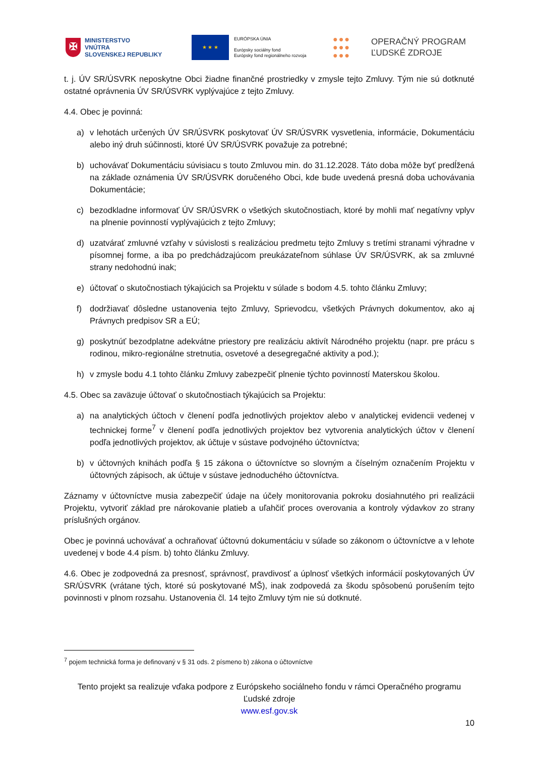✠
MINISTERSTVO
VNÚTRA
SLOVENSKEJ REPUBLIKY
★ ★ ★
EURÓPSKA ÚNIA
Európsky sociálny fond
Európsky fond regionálneho rozvoja
●●●
●●●
●●●
OPERAČNÝ PROGRAM
ĽUDSKÉ ZDROJE
t. j. ÚV SR/ÚSVRK neposkytne Obci žiadne finančné prostriedky v zmysle tejto Zmluvy. Tým nie sú dotknuté ostatné oprávnenia ÚV SR/ÚSVRK vyplývajúce z tejto Zmluvy.
4.4. Obec je povinná:
a) v lehotách určených ÚV SR/ÚSVRK poskytovať ÚV SR/ÚSVRK vysvetlenia, informácie, Dokumentáciu alebo iný druh súčinnosti, ktoré ÚV SR/ÚSVRK považuje za potrebné;
b) uchovávať Dokumentáciu súvisiacu s touto Zmluvou min. do 31.12.2028. Táto doba môže byť predĺžená na základe oznámenia ÚV SR/ÚSVRK doručeného Obci, kde bude uvedená presná doba uchovávania Dokumentácie;
c) bezodkladne informovať ÚV SR/ÚSVRK o všetkých skutočnostiach, ktoré by mohli mať negatívny vplyv na plnenie povinností vyplývajúcich z tejto Zmluvy;
d) uzatvárať zmluvné vzťahy v súvislosti s realizáciou predmetu tejto Zmluvy s tretími stranami výhradne v písomnej forme, a iba po predchádzajúcom preukázateľnom súhlase ÚV SR/ÚSVRK, ak sa zmluvné strany nedohodnú inak;
e) účtovať o skutočnostiach týkajúcich sa Projektu v súlade s bodom 4.5. tohto článku Zmluvy;
f) dodržiavať dôsledne ustanovenia tejto Zmluvy, Sprievodcu, všetkých Právnych dokumentov, ako aj Právnych predpisov SR a EÚ;
g) poskytnúť bezodplatne adekvátne priestory pre realizáciu aktivít Národného projektu (napr. pre prácu s rodinou, mikro-regionálne stretnutia, osvetové a desegregačné aktivity a pod.);
h) v zmysle bodu 4.1 tohto článku Zmluvy zabezpečiť plnenie týchto povinností Materskou školou.
4.5. Obec sa zaväzuje účtovať o skutočnostiach týkajúcich sa Projektu:
a) na analytických účtoch v členení podľa jednotlivých projektov alebo v analytickej evidencii vedenej v technickej forme<sup>7</sup> v členení podľa jednotlivých projektov bez vytvorenia analytických účtov v členení podľa jednotlivých projektov, ak účtuje v sústave podvojného účtovníctva;
b) v účtovných knihách podľa § 15 zákona o účtovníctve so slovným a číselným označením Projektu v účtovných zápisoch, ak účtuje v sústave jednoduchého účtovníctva.
Záznamy v účtovníctve musia zabezpečiť údaje na účely monitorovania pokroku dosiahnutého pri realizácii Projektu, vytvoriť základ pre nárokovanie platieb a uľahčiť proces overovania a kontroly výdavkov zo strany príslušných orgánov.
Obec je povinná uchovávať a ochraňovať účtovnú dokumentáciu v súlade so zákonom o účtovníctve a v lehote uvedenej v bode 4.4 písm. b) tohto článku Zmluvy.
4.6. Obec je zodpovedná za presnosť, správnosť, pravdivosť a úplnosť všetkých informácií poskytovaných ÚV SR/ÚSVRK (vrátane tých, ktoré sú poskytované MŠ), inak zodpovedá za škodu spôsobenú porušením tejto povinnosti v plnom rozsahu. Ustanovenia čl. 14 tejto Zmluvy tým nie sú dotknuté.
<sup>7</sup> pojem technická forma je definovaný v § 31 ods. 2 písmeno b) zákona o účtovníctve
Tento projekt sa realizuje vďaka podpore z Európskeho sociálneho fondu v rámci Operačného programu Ľudské zdroje
www.esf.gov.sk
10